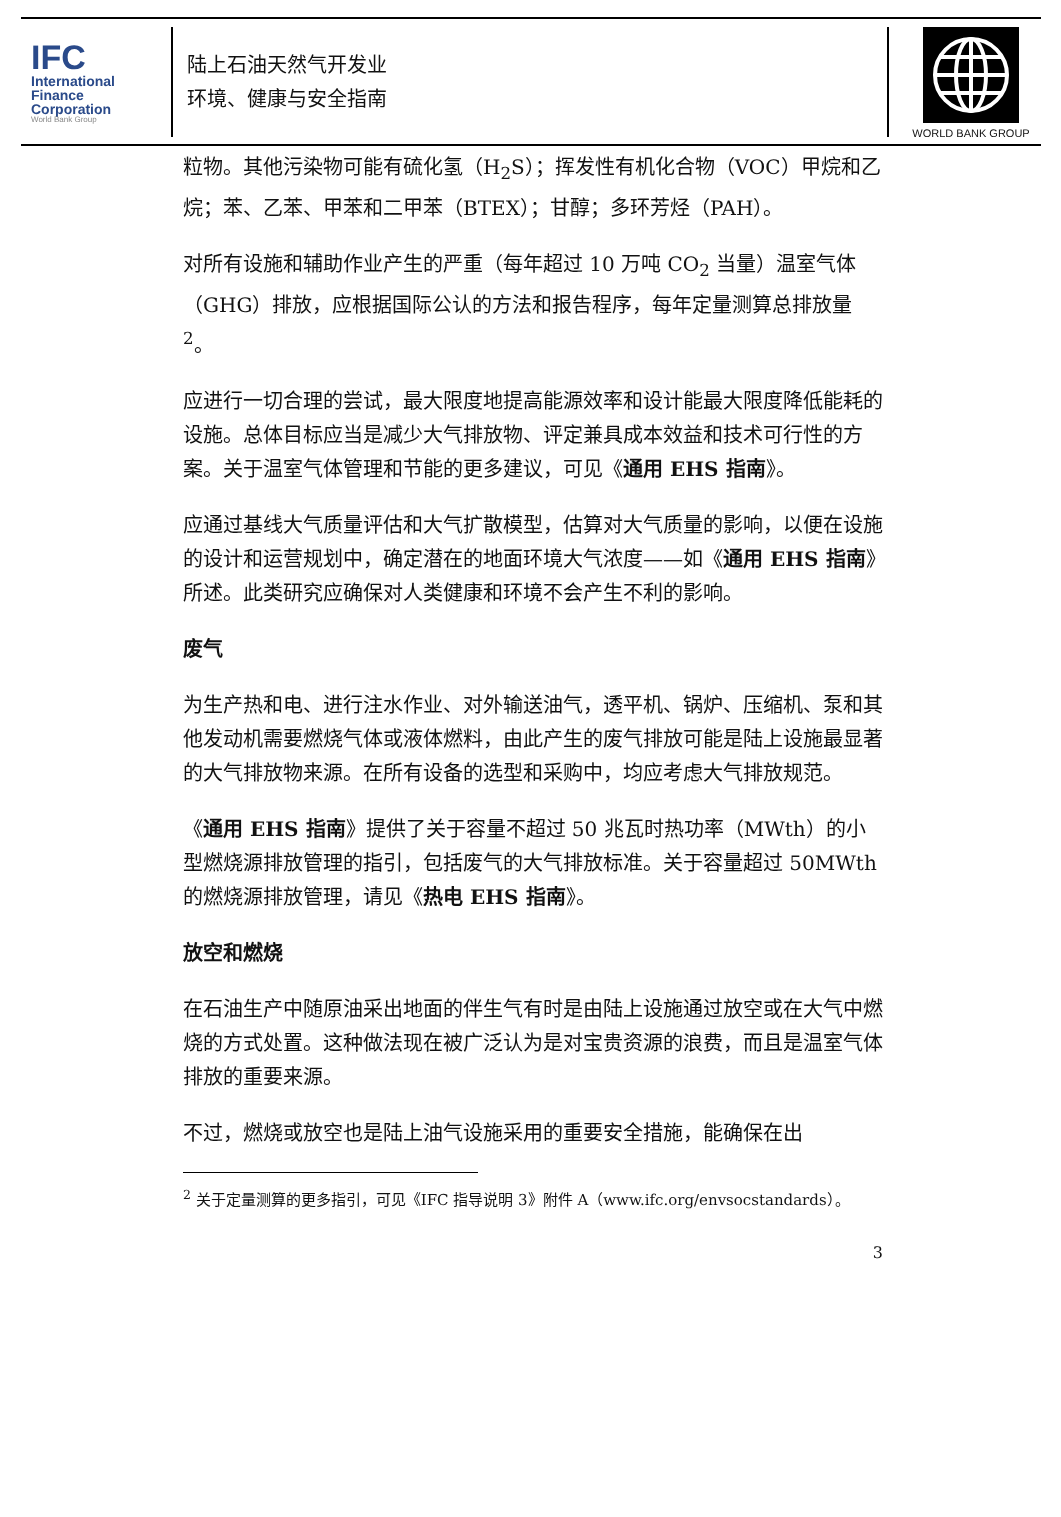IFC
International
Finance
Corporation
World Bank Group
陆上石油天然气开发业
环境、健康与安全指南
WORLD BANK GROUP
粒物。其他污染物可能有硫化氢（H<sub>2</sub>S）；挥发性有机化合物（VOC）甲烷和乙烷；苯、乙苯、甲苯和二甲苯（BTEX）；甘醇；多环芳烃（PAH）。
对所有设施和辅助作业产生的严重（每年超过 10 万吨 CO<sub>2</sub> 当量）温室气体（GHG）排放，应根据国际公认的方法和报告程序，每年定量测算总排放量 <sup>2</sup>。
应进行一切合理的尝试，最大限度地提高能源效率和设计能最大限度降低能耗的设施。总体目标应当是减少大气排放物、评定兼具成本效益和技术可行性的方案。关于温室气体管理和节能的更多建议，可见《通用 EHS 指南》。
应通过基线大气质量评估和大气扩散模型，估算对大气质量的影响，以便在设施的设计和运营规划中，确定潜在的地面环境大气浓度——如《通用 EHS 指南》所述。此类研究应确保对人类健康和环境不会产生不利的影响。
废气
为生产热和电、进行注水作业、对外输送油气，透平机、锅炉、压缩机、泵和其他发动机需要燃烧气体或液体燃料，由此产生的废气排放可能是陆上设施最显著的大气排放物来源。在所有设备的选型和采购中，均应考虑大气排放规范。
《通用 EHS 指南》提供了关于容量不超过 50 兆瓦时热功率（MWth）的小型燃烧源排放管理的指引，包括废气的大气排放标准。关于容量超过 50MWth 的燃烧源排放管理，请见《热电 EHS 指南》。
放空和燃烧
在石油生产中随原油采出地面的伴生气有时是由陆上设施通过放空或在大气中燃烧的方式处置。这种做法现在被广泛认为是对宝贵资源的浪费，而且是温室气体排放的重要来源。
不过，燃烧或放空也是陆上油气设施采用的重要安全措施，能确保在出
<sup>2</sup> 关于定量测算的更多指引，可见《IFC 指导说明 3》附件 A（www.ifc.org/envsocstandards）。
3